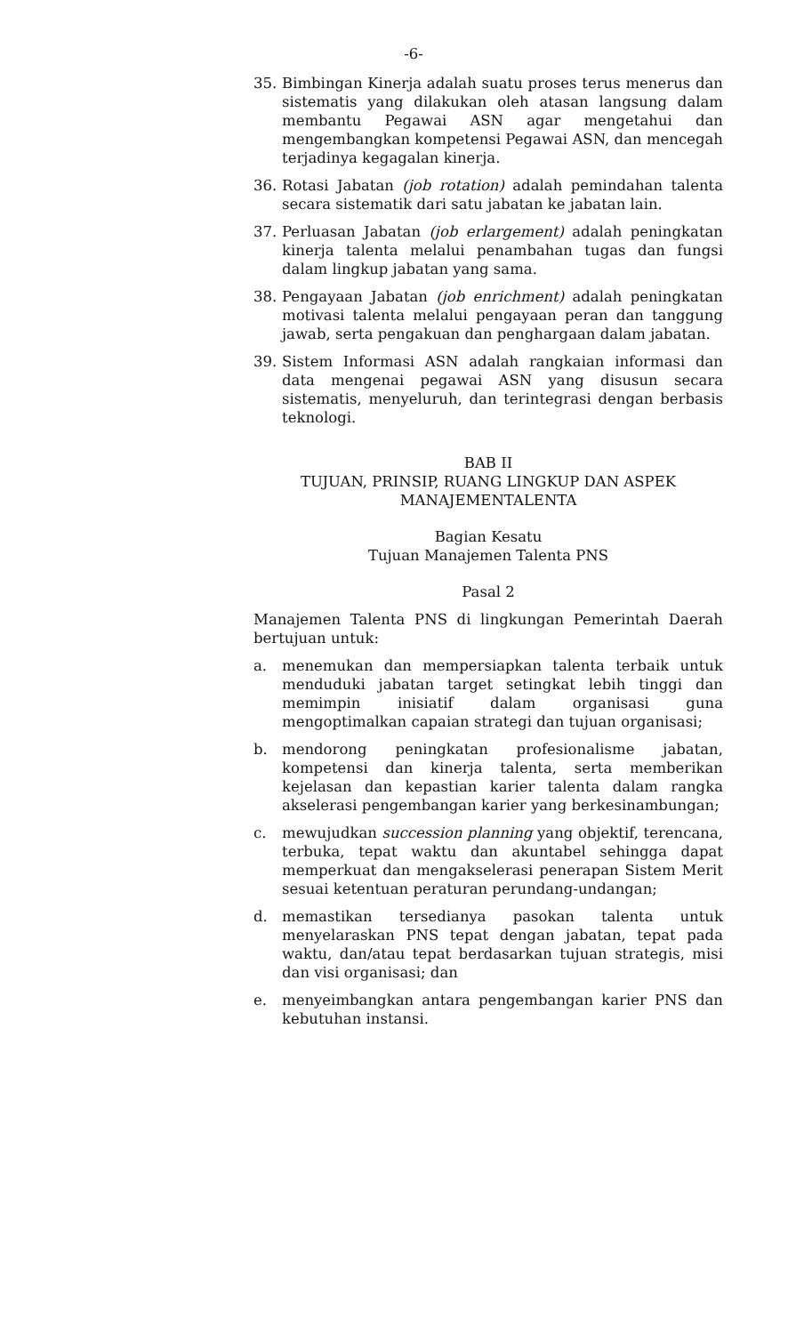-6-
35. Bimbingan Kinerja adalah suatu proses terus menerus dan sistematis yang dilakukan oleh atasan langsung dalam membantu Pegawai ASN agar mengetahui dan mengembangkan kompetensi Pegawai ASN, dan mencegah terjadinya kegagalan kinerja.
36. Rotasi Jabatan (job rotation) adalah pemindahan talenta secara sistematik dari satu jabatan ke jabatan lain.
37. Perluasan Jabatan (job erlargement) adalah peningkatan kinerja talenta melalui penambahan tugas dan fungsi dalam lingkup jabatan yang sama.
38. Pengayaan Jabatan (job enrichment) adalah peningkatan motivasi talenta melalui pengayaan peran dan tanggung jawab, serta pengakuan dan penghargaan dalam jabatan.
39. Sistem Informasi ASN adalah rangkaian informasi dan data mengenai pegawai ASN yang disusun secara sistematis, menyeluruh, dan terintegrasi dengan berbasis teknologi.
BAB II
TUJUAN, PRINSIP, RUANG LINGKUP DAN ASPEK
MANAJEMENTALENTA
Bagian Kesatu
Tujuan Manajemen Talenta PNS
Pasal 2
Manajemen Talenta PNS di lingkungan Pemerintah Daerah bertujuan untuk:
a. menemukan dan mempersiapkan talenta terbaik untuk menduduki jabatan target setingkat lebih tinggi dan memimpin inisiatif dalam organisasi guna mengoptimalkan capaian strategi dan tujuan organisasi;
b. mendorong peningkatan profesionalisme jabatan, kompetensi dan kinerja talenta, serta memberikan kejelasan dan kepastian karier talenta dalam rangka akselerasi pengembangan karier yang berkesinambungan;
c. mewujudkan succession planning yang objektif, terencana, terbuka, tepat waktu dan akuntabel sehingga dapat memperkuat dan mengakselerasi penerapan Sistem Merit sesuai ketentuan peraturan perundang-undangan;
d. memastikan tersedianya pasokan talenta untuk menyelaraskan PNS tepat dengan jabatan, tepat pada waktu, dan/atau tepat berdasarkan tujuan strategis, misi dan visi organisasi; dan
e. menyeimbangkan antara pengembangan karier PNS dan kebutuhan instansi.